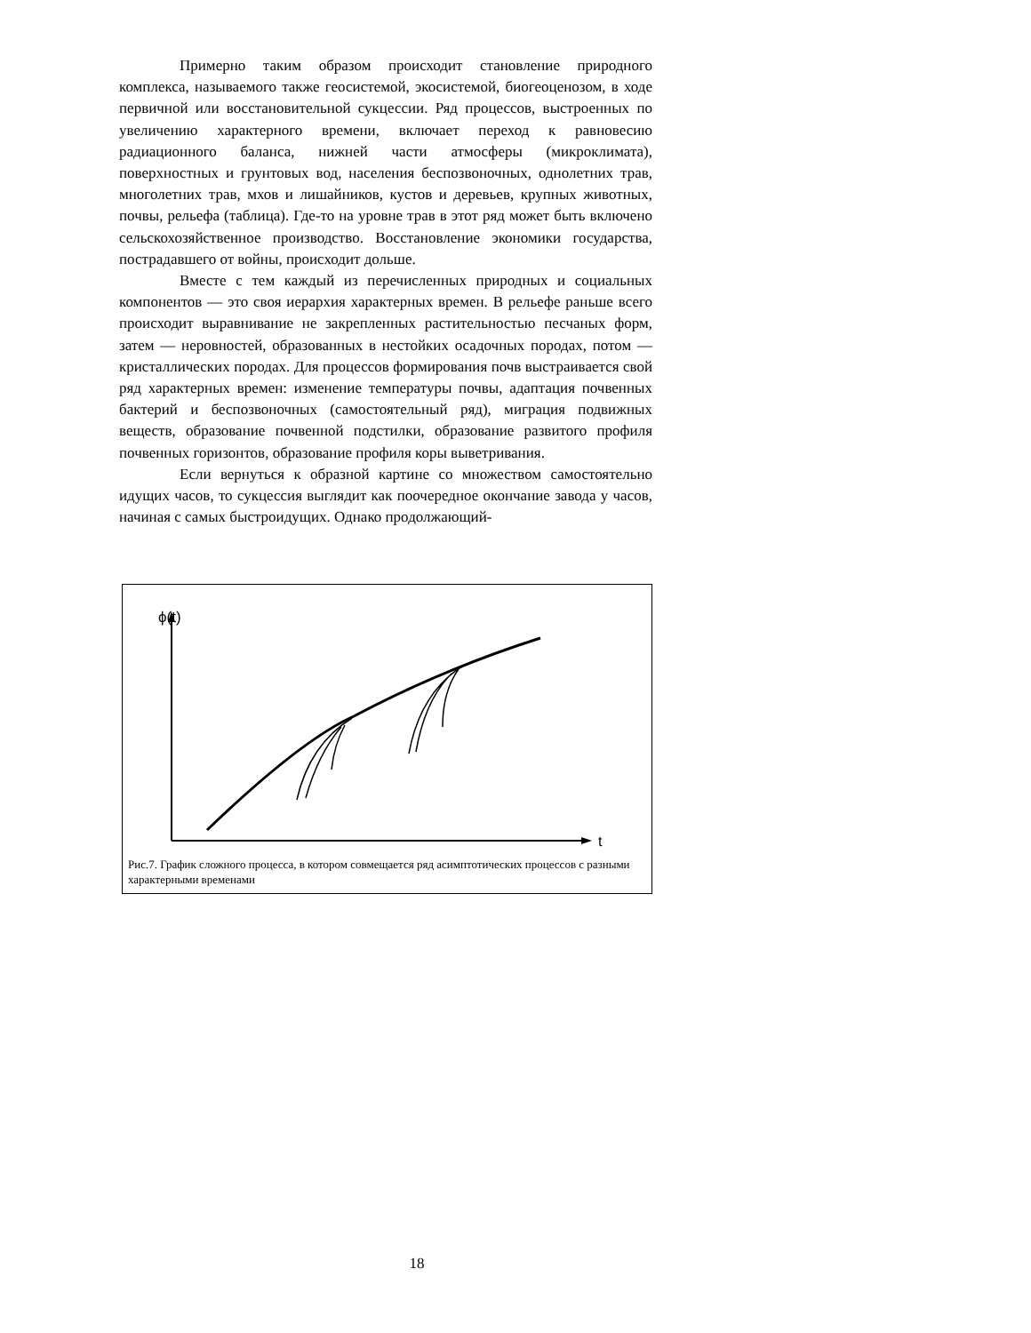Примерно таким образом происходит становление природного комплекса, называемого также геосистемой, экосистемой, биогеоценозом, в ходе первичной или восстановительной сукцессии. Ряд процессов, выстроенных по увеличению характерного времени, включает переход к равновесию радиационного баланса, нижней части атмосферы (микроклимата), поверхностных и грунтовых вод, населения беспозвоночных, однолетних трав, многолетних трав, мхов и лишайников, кустов и деревьев, крупных животных, почвы, рельефа (таблица). Где-то на уровне трав в этот ряд может быть включено сельскохозяйственное производство. Восстановление экономики государства, пострадавшего от войны, происходит дольше.
Вместе с тем каждый из перечисленных природных и социальных компонентов — это своя иерархия характерных времен. В рельефе раньше всего происходит выравнивание не закрепленных растительностью песчаных форм, затем — неровностей, образованных в нестойких осадочных породах, потом — кристаллических породах. Для процессов формирования почв выстраивается свой ряд характерных времен: изменение температуры почвы, адаптация почвенных бактерий и беспозвоночных (самостоятельный ряд), миграция подвижных веществ, образование почвенной подстилки, образование развитого профиля почвенных горизонтов, образование профиля коры выветривания.
Если вернуться к образной картине со множеством самостоятельно идущих часов, то сукцессия выглядит как поочередное окончание завода у часов, начиная с самых быстроидущих. Однако продолжающий-
ϕ(t)
t
Рис.7. График сложного процесса, в котором совмещается ряд асимптотических процессов с разными характерными временами
18